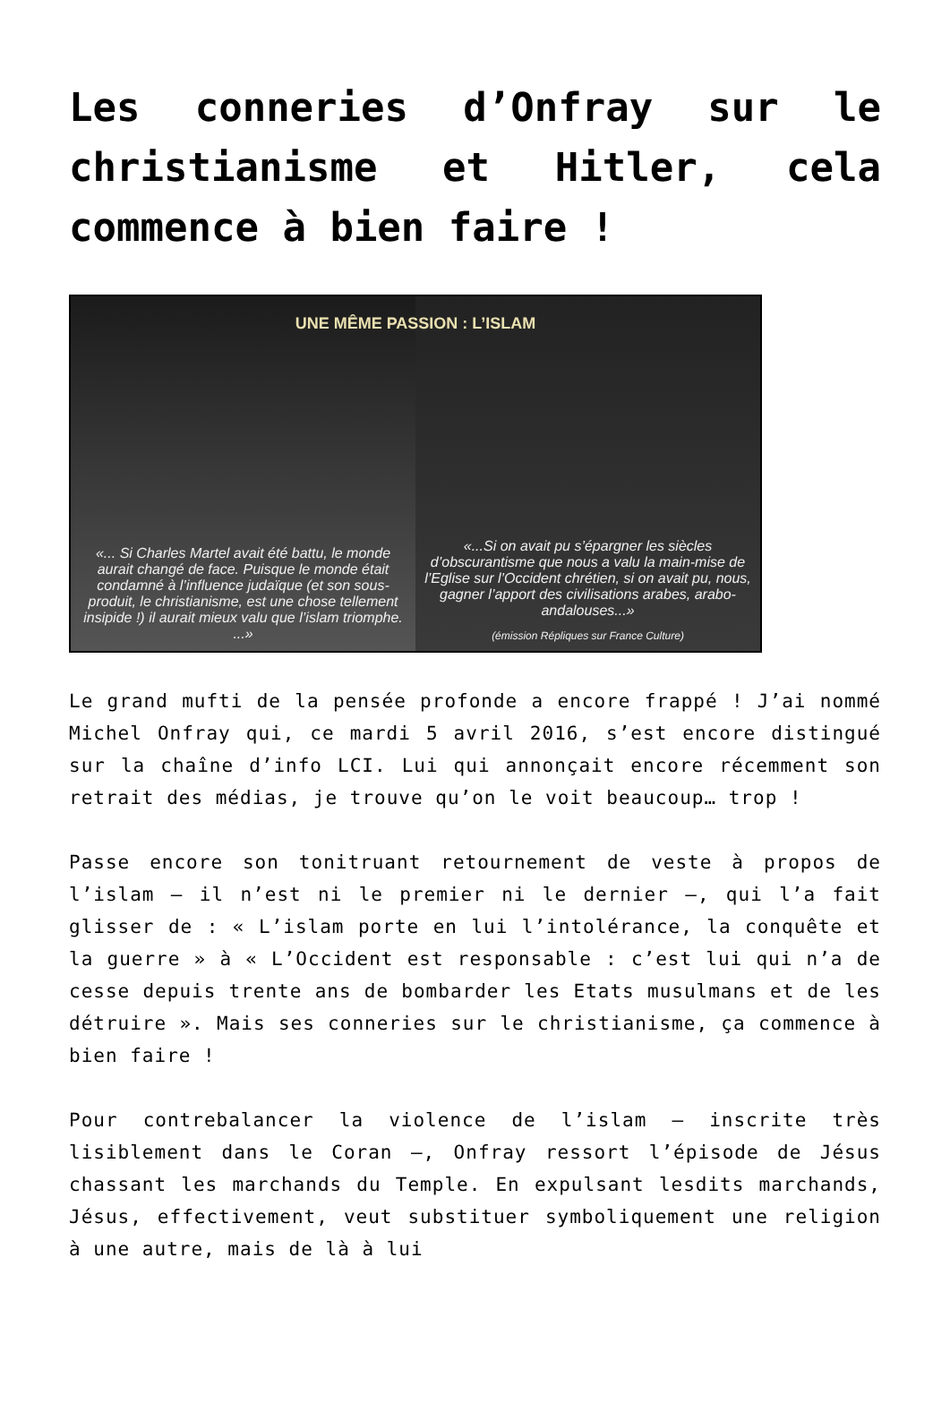Les conneries d’Onfray sur le christianisme et Hitler, cela commence à bien faire !
UNE MÊME PASSION : L’ISLAM
«... Si Charles Martel avait été battu, le monde aurait changé de face. Puisque le monde était condamné à l’influence judaïque (et son sous-produit, le christianisme, est une chose tellement insipide !) il aurait mieux valu que l’islam triomphe. ...»
«...Si on avait pu s’épargner les siècles d’obscurantisme que nous a valu la main-mise de l’Eglise sur l’Occident chrétien, si on avait pu, nous, gagner l’apport des civilisations arabes, arabo-andalouses...»
(émission Répliques sur France Culture)
Le grand mufti de la pensée profonde a encore frappé ! J’ai nommé Michel Onfray qui, ce mardi 5 avril 2016, s’est encore distingué sur la chaîne d’info LCI. Lui qui annonçait encore récemment son retrait des médias, je trouve qu’on le voit beaucoup… trop !
Passe encore son tonitruant retournement de veste à propos de l’islam – il n’est ni le premier ni le dernier –, qui l’a fait glisser de : « L’islam porte en lui l’intolérance, la conquête et la guerre » à « L’Occident est responsable : c’est lui qui n’a de cesse depuis trente ans de bombarder les Etats musulmans et de les détruire ». Mais ses conneries sur le christianisme, ça commence à bien faire !
Pour contrebalancer la violence de l’islam – inscrite très lisiblement dans le Coran –, Onfray ressort l’épisode de Jésus chassant les marchands du Temple. En expulsant lesdits marchands, Jésus, effectivement, veut substituer symboliquement une religion à une autre, mais de là à lui